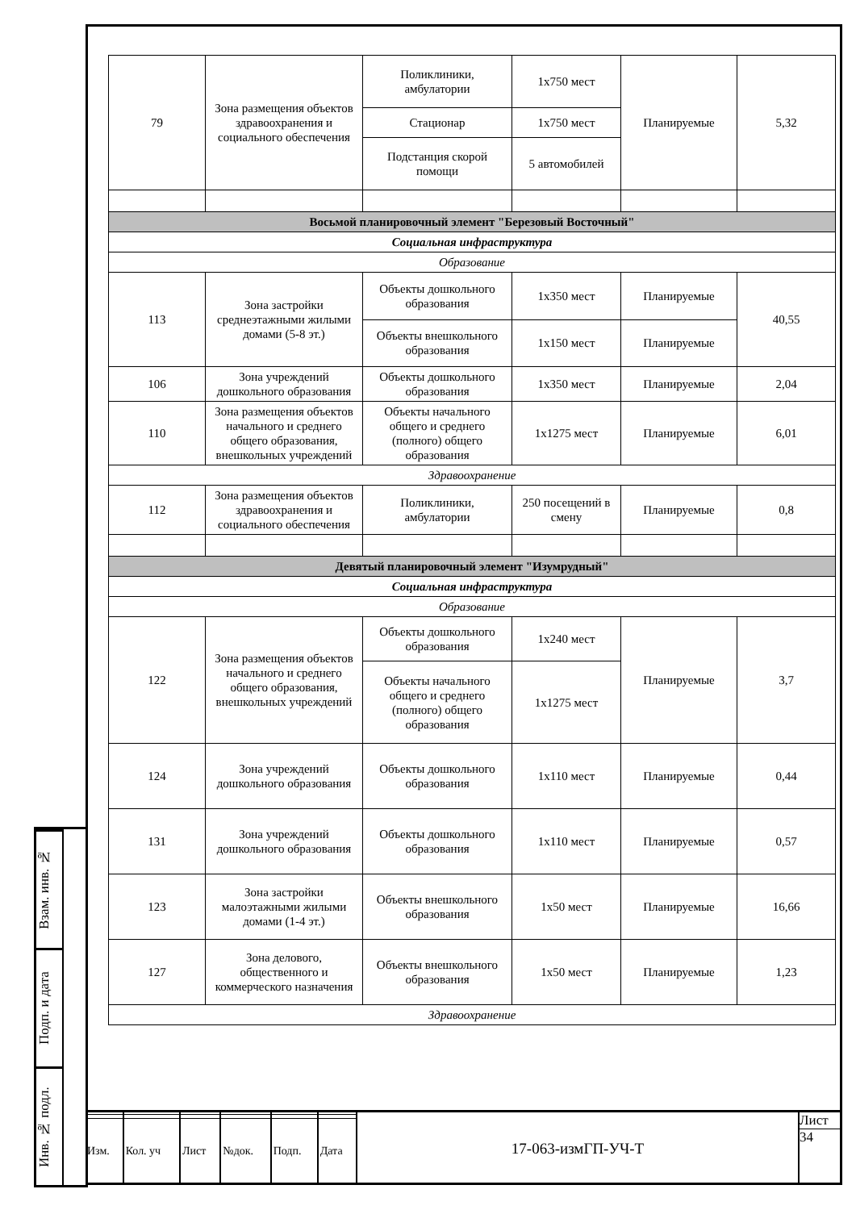Взам. инв. №
Подп. и дата
Инв. № подл.
| 79 | Зона размещения объектов здравоохранения и социального обеспечения | Поликлиники, амбулатории | 1х750 мест | Планируемые | 5,32 |
| | | Стационар | 1х750 мест | | |
| | | Подстанция скорой помощи | 5 автомобилей | | |
| Восьмой планировочный элемент "Березовый Восточный" | | | | | |
| Социальная инфраструктура | | | | | |
| Образование | | | | | |
| 113 | Зона застройки среднеэтажными жилыми домами (5-8 эт.) | Объекты дошкольного образования | 1х350 мест | Планируемые | 40,55 |
| | | Объекты внешкольного образования | 1х150 мест | Планируемые | |
| 106 | Зона учреждений дошкольного образования | Объекты дошкольного образования | 1х350 мест | Планируемые | 2,04 |
| 110 | Зона размещения объектов начального и среднего общего образования, внешкольных учреждений | Объекты начального общего и среднего (полного) общего образования | 1х1275 мест | Планируемые | 6,01 |
| Здравоохранение | | | | | |
| 112 | Зона размещения объектов здравоохранения и социального обеспечения | Поликлиники, амбулатории | 250 посещений в смену | Планируемые | 0,8 |
| Девятый планировочный элемент "Изумрудный" | | | | | |
| Социальная инфраструктура | | | | | |
| Образование | | | | | |
| 122 | Зона размещения объектов начального и среднего общего образования, внешкольных учреждений | Объекты дошкольного образования | 1х240 мест | Планируемые | 3,7 |
| | | Объекты начального общего и среднего (полного) общего образования | 1х1275 мест | | |
| 124 | Зона учреждений дошкольного образования | Объекты дошкольного образования | 1х110 мест | Планируемые | 0,44 |
| 131 | Зона учреждений дошкольного образования | Объекты дошкольного образования | 1х110 мест | Планируемые | 0,57 |
| 123 | Зона застройки малоэтажными жилыми домами (1-4 эт.) | Объекты внешкольного образования | 1х50 мест | Планируемые | 16,66 |
| 127 | Зона делового, общественного и коммерческого назначения | Объекты внешкольного образования | 1х50 мест | Планируемые | 1,23 |
| Здравоохранение | | | | | |
| Изм. | Кол. уч | Лист | №док. | Подп. | Дата |
17-063-измГП-УЧ-Т Лист
34